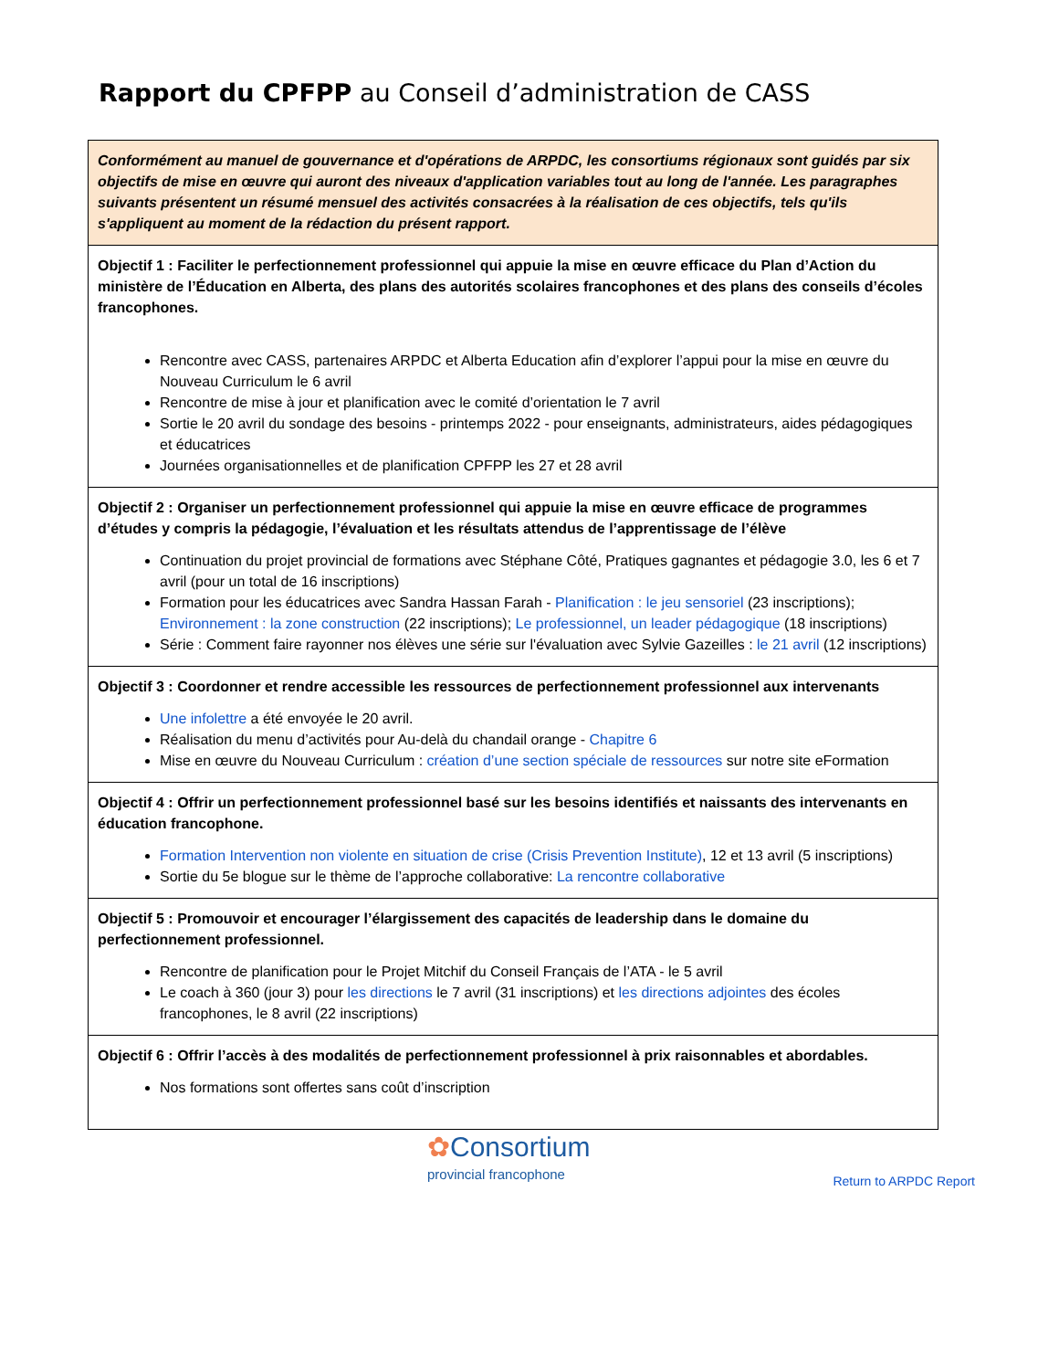Rapport du CPFPP au Conseil d’administration de CASS
| Conformément au manuel de gouvernance et d'opérations de ARPDC, les consortiums régionaux sont guidés par six objectifs de mise en œuvre qui auront des niveaux d'application variables tout au long de l'année. Les paragraphes suivants présentent un résumé mensuel des activités consacrées à la réalisation de ces objectifs, tels qu'ils s'appliquent au moment de la rédaction du présent rapport. |
| Objectif 1 : Faciliter le perfectionnement professionnel qui appuie la mise en œuvre efficace du Plan d’Action du ministère de l’Éducation en Alberta, des plans des autorités scolaires francophones et des plans des conseils d’écoles francophones. Rencontre avec CASS, partenaires ARPDC et Alberta Education afin d’explorer l’appui pour la mise en œuvre du Nouveau Curriculum le 6 avril Rencontre de mise à jour et planification avec le comité d’orientation le 7 avril Sortie le 20 avril du sondage des besoins - printemps 2022 - pour enseignants, administrateurs, aides pédagogiques et éducatrices Journées organisationnelles et de planification CPFPP les 27 et 28 avril |
| Objectif 2 : Organiser un perfectionnement professionnel qui appuie la mise en œuvre efficace de programmes d’études y compris la pédagogie, l’évaluation et les résultats attendus de l’apprentissage de l’élève Continuation du projet provincial de formations avec Stéphane Côté, Pratiques gagnantes et pédagogie 3.0, les 6 et 7 avril (pour un total de 16 inscriptions) Formation pour les éducatrices avec Sandra Hassan Farah - Planification : le jeu sensoriel (23 inscriptions); Environnement : la zone construction (22 inscriptions); Le professionnel, un leader pédagogique (18 inscriptions) Série : Comment faire rayonner nos élèves une série sur l'évaluation avec Sylvie Gazeilles : le 21 avril (12 inscriptions) |
| Objectif 3 : Coordonner et rendre accessible les ressources de perfectionnement professionnel aux intervenants Une infolettre a été envoyée le 20 avril. Réalisation du menu d’activités pour Au-delà du chandail orange - Chapitre 6 Mise en œuvre du Nouveau Curriculum : création d’une section spéciale de ressources sur notre site eFormation |
| Objectif 4 : Offrir un perfectionnement professionnel basé sur les besoins identifiés et naissants des intervenants en éducation francophone. Formation Intervention non violente en situation de crise (Crisis Prevention Institute) , 12 et 13 avril (5 inscriptions) Sortie du 5e blogue sur le thème de l’approche collaborative: La rencontre collaborative |
| Objectif 5 : Promouvoir et encourager l’élargissement des capacités de leadership dans le domaine du perfectionnement professionnel. Rencontre de planification pour le Projet Mitchif du Conseil Français de l’ATA - le 5 avril Le coach à 360 (jour 3) pour les directions le 7 avril (31 inscriptions) et les directions adjointes des écoles francophones, le 8 avril (22 inscriptions) |
| Objectif 6 : Offrir l’accès à des modalités de perfectionnement professionnel à prix raisonnables et abordables. Nos formations sont offertes sans coût d’inscription |
✿Consortium
provincial francophone
Return to ARPDC Report